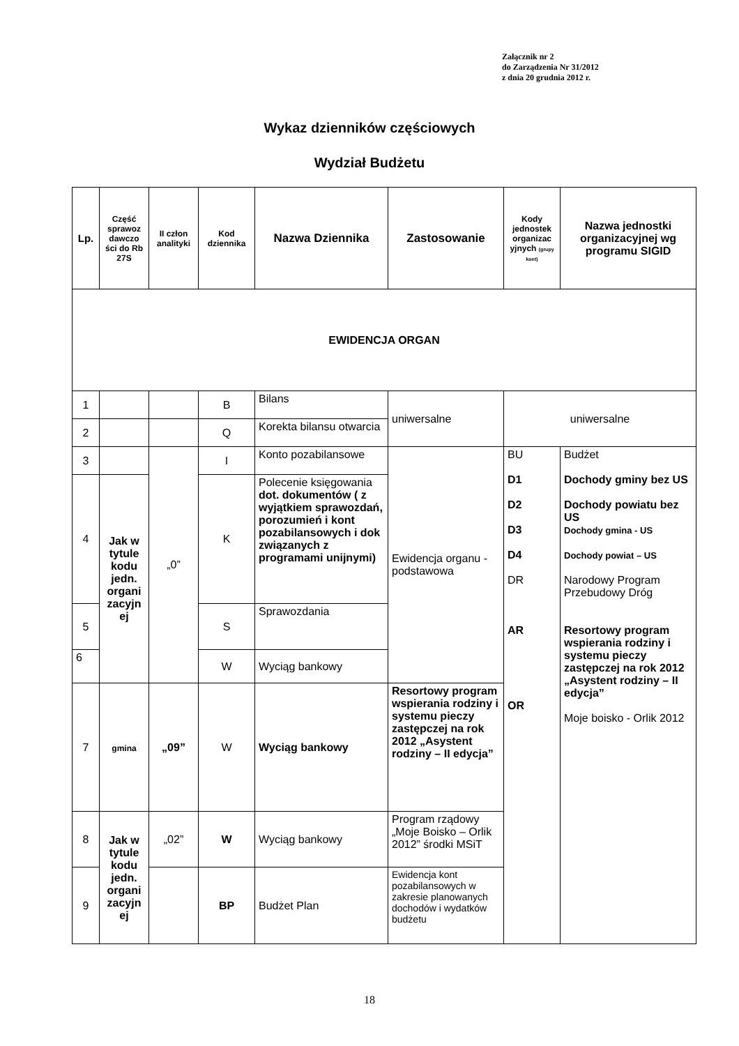Załącznik nr 2
do Zarządzenia Nr 31/2012
z dnia 20 grudnia 2012 r.
Wykaz dzienników częściowych
Wydział Budżetu
| Lp. | Część sprawoz dawczo ści do Rb 27S | II człon analityki | Kod dziennika | Nazwa Dziennika | Zastosowanie | Kody jednostek organizac yjnych (grupy kont) | Nazwa jednostki organizacyjnej wg programu SIGID |
| --- | --- | --- | --- | --- | --- | --- | --- |
| EWIDENCJA ORGAN | | | | | | | |
| 1 | | | B | Bilans | uniwersalne | uniwersalne | |
| 2 | | | Q | Korekta bilansu otwarcia | | | |
| 3 | | „0” | I | Konto pozabilansowe | Ewidencja organu - podstawowa | BU D1 D2 D3 D4 DR AR OR | Budżet Dochody gminy bez US Dochody powiatu bez US Dochody gmina - US Dochody powiat – US Narodowy Program Przebudowy Dróg Resortowy program wspierania rodziny i systemu pieczy zastępczej na rok 2012 „Asystent rodziny – II edycja” Moje boisko - Orlik 2012 |
| 4 | Jak w tytule kodu jedn. organi zacyjn ej | | K | Polecenie księgowania dot. dokumentów ( z wyjątkiem sprawozdań, porozumień i kont pozabilansowych i dok związanych z programami unijnymi) | | | |
| 5 | | | S | Sprawozdania | | | |
| 6 | | | W | Wyciąg bankowy | | | |
| 7 | gmina | „09” | W | Wyciąg bankowy | Resortowy program wspierania rodziny i systemu pieczy zastępczej na rok 2012 „Asystent rodziny – II edycja” | | |
| 8 | Jak w tytule kodu jedn. organi zacyjn ej | „02” | W | Wyciąg bankowy | Program rządowy „Moje Boisko – Orlik 2012” środki MSiT | | |
| 9 | | | BP | Budżet Plan | Ewidencja kont pozabilansowych w zakresie planowanych dochodów i wydatków budżetu | | |
18